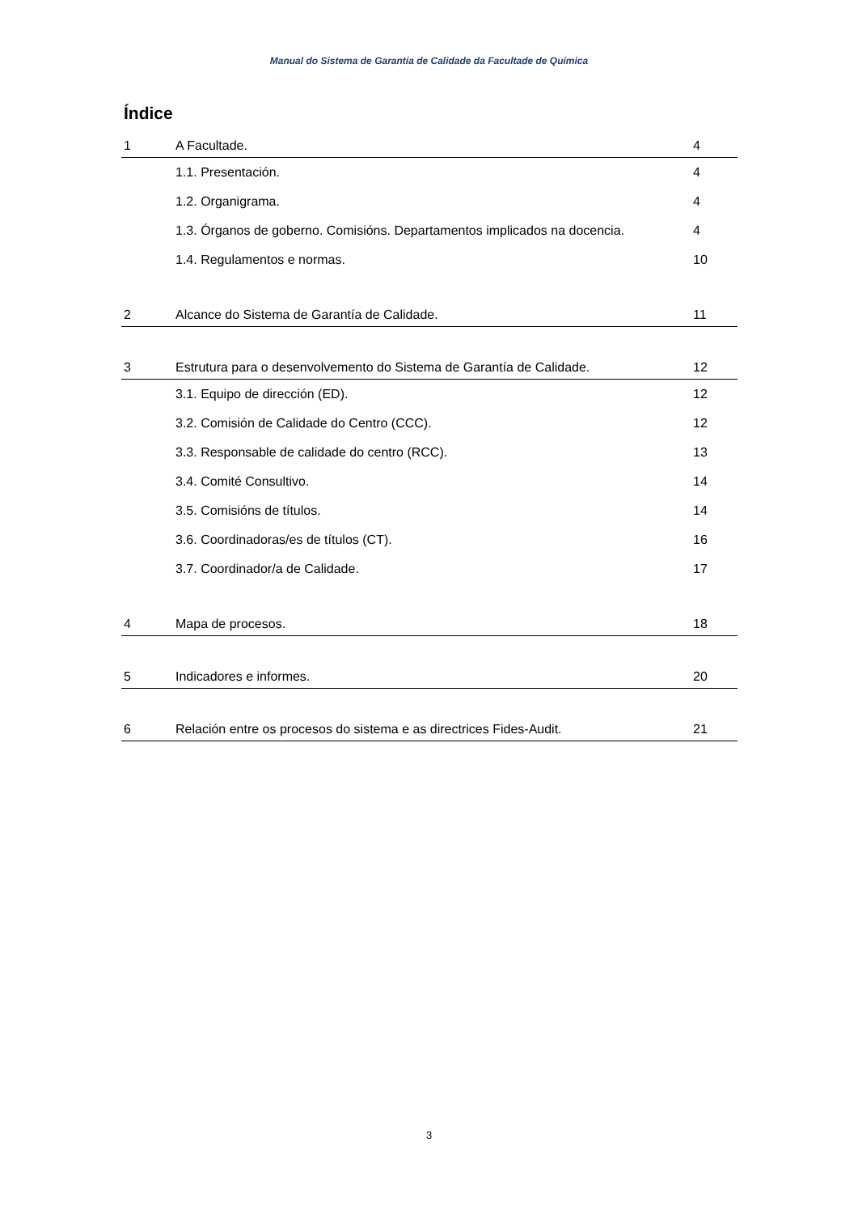Manual do Sistema de Garantía de Calidade da Facultade de Química
Índice
| 1 | A Facultade. | 4 |
| | 1.1. Presentación. | 4 |
| | 1.2. Organigrama. | 4 |
| | 1.3. Órganos de goberno. Comisións. Departamentos implicados na docencia. | 4 |
| | 1.4. Regulamentos e normas. | 10 |
| 2 | Alcance do Sistema de Garantía de Calidade. | 11 |
| 3 | Estrutura para o desenvolvemento do Sistema de Garantía de Calidade. | 12 |
| | 3.1. Equipo de dirección (ED). | 12 |
| | 3.2. Comisión de Calidade do Centro (CCC). | 12 |
| | 3.3. Responsable de calidade do centro (RCC). | 13 |
| | 3.4. Comité Consultivo. | 14 |
| | 3.5. Comisións de títulos. | 14 |
| | 3.6. Coordinadoras/es de títulos (CT). | 16 |
| | 3.7. Coordinador/a de Calidade. | 17 |
| 4 | Mapa de procesos. | 18 |
| 5 | Indicadores e informes. | 20 |
| 6 | Relación entre os procesos do sistema e as directrices Fides-Audit. | 21 |
3